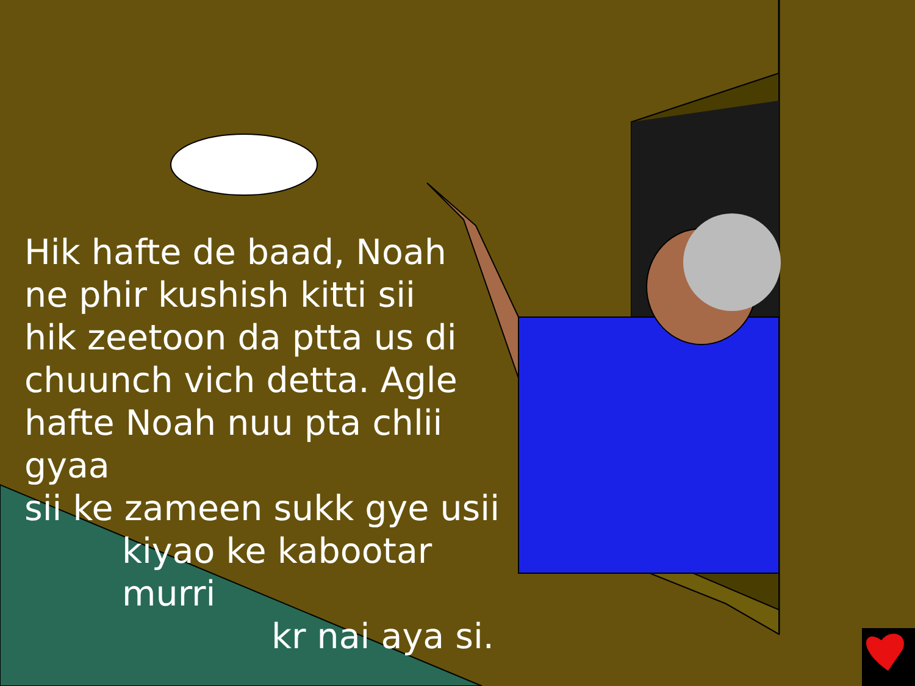Hik hafte de baad, Noah
ne phir kushish kitti sii
hik zeetoon da ptta us di
chuunch vich detta. Agle
hafte Noah nuu pta chlii gyaa
sii ke zameen sukk gye usii
kiyao ke kabootar murri
kr nai aya si.